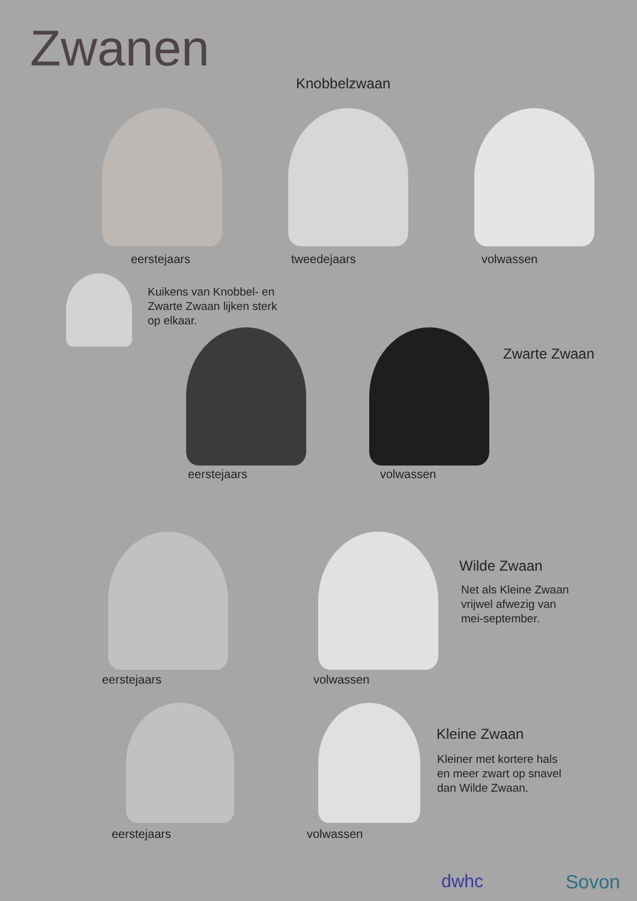Zwanen
Knobbelzwaan
eerstejaars tweedejaars volwassen
Kuikens van Knobbel- en
Zwarte Zwaan lijken sterk
op elkaar.
Zwarte Zwaan
eerstejaars volwassen
Wilde Zwaan
Net als Kleine Zwaan
vrijwel afwezig van
mei-september.
eerstejaars volwassen
Kleine Zwaan
Kleiner met kortere hals
en meer zwart op snavel
dan Wilde Zwaan.
eerstejaars volwassen
dwhc Sovon